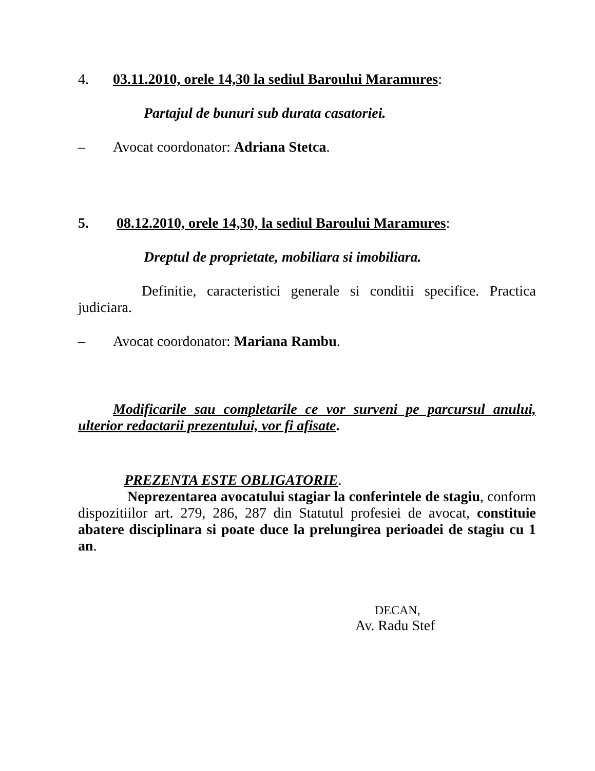4. 03.11.2010, orele 14,30 la sediul Baroului Maramures:
Partajul de bunuri sub durata casatoriei.
– Avocat coordonator: Adriana Stetca.
5. 08.12.2010, orele 14,30, la sediul Baroului Maramures:
Dreptul de proprietate, mobiliara si imobiliara.
Definitie, caracteristici generale si conditii specifice. Practica judiciara.
– Avocat coordonator: Mariana Rambu.
Modificarile sau completarile ce vor surveni pe parcursul anului, ulterior redactarii prezentului, vor fi afisate.
PREZENTA ESTE OBLIGATORIE.
Neprezentarea avocatului stagiar la conferintele de stagiu, conform dispozitiilor art. 279, 286, 287 din Statutul profesiei de avocat, constituie abatere disciplinara si poate duce la prelungirea perioadei de stagiu cu 1 an.
DECAN,
Av. Radu Stef